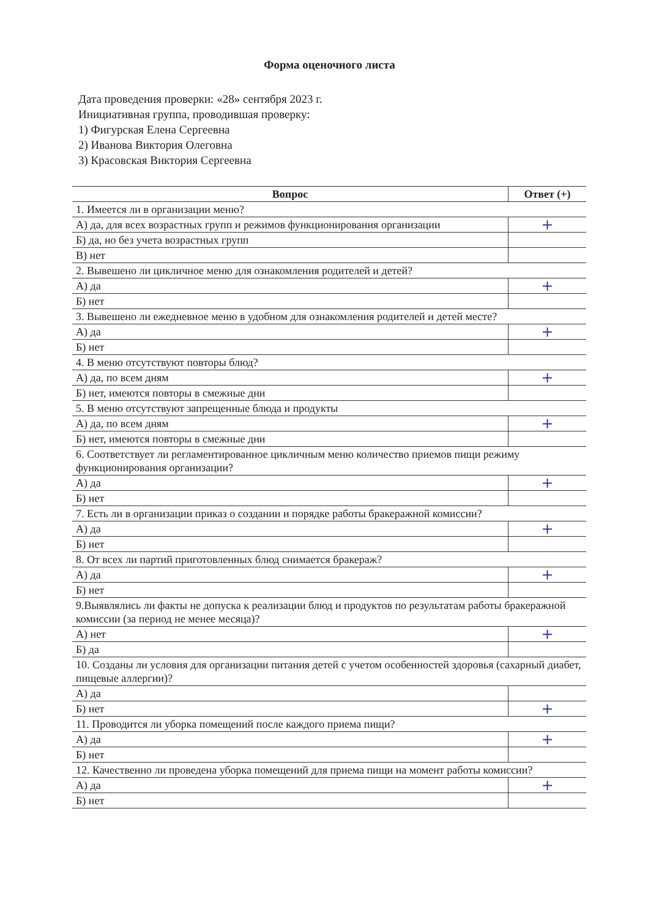Форма оценочного листа
Дата проведения проверки: «28» сентября 2023 г.
Инициативная группа, проводившая проверку:
1) Фигурская Елена Сергеевна
2) Иванова Виктория Олеговна
3) Красовская Виктория Сергеевна
| Вопрос | Ответ (+) |
| --- | --- |
| 1. Имеется ли в организации меню? | |
| А) да, для всех возрастных групп и режимов функционирования организации | + |
| Б) да, но без учета возрастных групп | |
| В) нет | |
| 2. Вывешено ли цикличное меню для ознакомления родителей и детей? | |
| А) да | + |
| Б) нет | |
| 3. Вывешено ли ежедневное меню в удобном для ознакомления родителей и детей месте? | |
| А) да | + |
| Б) нет | |
| 4. В меню отсутствуют повторы блюд? | |
| А) да, по всем дням | + |
| Б) нет, имеются повторы в смежные дни | |
| 5. В меню отсутствуют запрещенные блюда и продукты | |
| А) да, по всем дням | + |
| Б) нет, имеются повторы в смежные дни | |
| 6. Соответствует ли регламентированное цикличным меню количество приемов пищи режиму функционирования организации? | |
| А) да | + |
| Б) нет | |
| 7. Есть ли в организации приказ о создании и порядке работы бракеражной комиссии? | |
| А) да | + |
| Б) нет | |
| 8. От всех ли партий приготовленных блюд снимается бракераж? | |
| А) да | + |
| Б) нет | |
| 9.Выявлялись ли факты не допуска к реализации блюд и продуктов по результатам работы бракеражной комиссии (за период не менее месяца)? | |
| А) нет | + |
| Б) да | |
| 10. Созданы ли условия для организации питания детей с учетом особенностей здоровья (сахарный диабет, пищевые аллергии)? | |
| А) да | |
| Б) нет | + |
| 11. Проводится ли уборка помещений после каждого приема пищи? | |
| А) да | + |
| Б) нет | |
| 12. Качественно ли проведена уборка помещений для приема пищи на момент работы комиссии? | |
| А) да | + |
| Б) нет | |